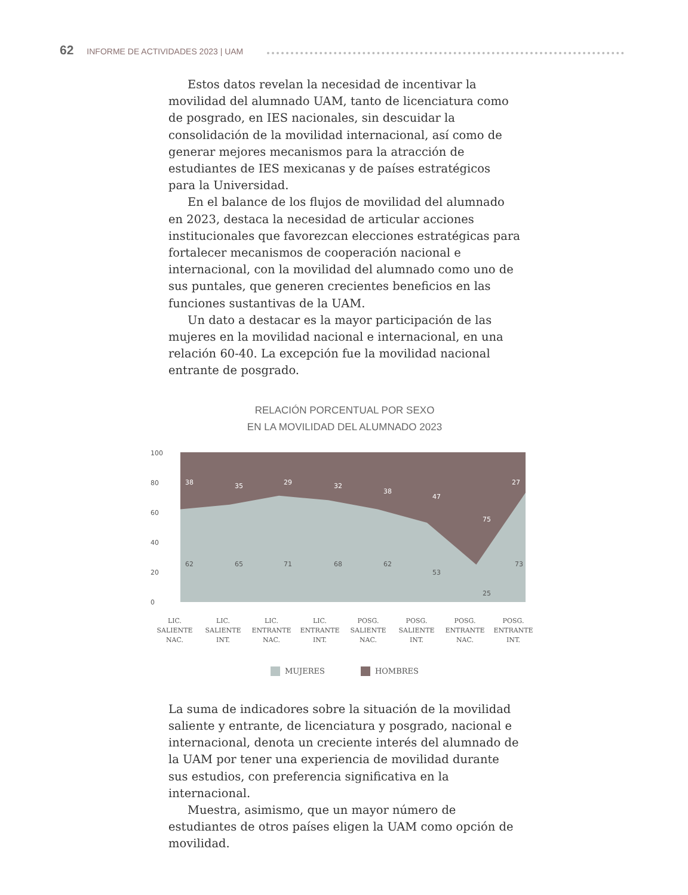62 INFORME DE ACTIVIDADES 2023 | UAM
Estos datos revelan la necesidad de incentivar la movilidad del alumnado UAM, tanto de licenciatura como de posgrado, en IES nacionales, sin descuidar la consolidación de la movilidad internacional, así como de generar mejores mecanismos para la atracción de estudiantes de IES mexicanas y de países estratégicos para la Universidad.
En el balance de los flujos de movilidad del alumnado en 2023, destaca la necesidad de articular acciones institucionales que favorezcan elecciones estratégicas para fortalecer mecanismos de cooperación nacional e internacional, con la movilidad del alumnado como uno de sus puntales, que generen crecientes beneficios en las funciones sustantivas de la UAM.
Un dato a destacar es la mayor participación de las mujeres en la movilidad nacional e internacional, en una relación 60-40. La excepción fue la movilidad nacional entrante de posgrado.
RELACIÓN PORCENTUAL POR SEXO
EN LA MOVILIDAD DEL ALUMNADO 2023
100
80
60
40
20
0
38
35
29
32
38
47
75
27
62
65
71
68
62
53
25
73
LIC.
SALIENTE
NAC.
LIC.
SALIENTE
INT.
LIC.
ENTRANTE
NAC.
LIC.
ENTRANTE
INT.
POSG.
SALIENTE
NAC.
POSG.
SALIENTE
INT.
POSG.
ENTRANTE
NAC.
POSG.
ENTRANTE
INT.
MUJERES HOMBRES
La suma de indicadores sobre la situación de la movilidad saliente y entrante, de licenciatura y posgrado, nacional e internacional, denota un creciente interés del alumnado de la UAM por tener una experiencia de movilidad durante sus estudios, con preferencia significativa en la internacional.
Muestra, asimismo, que un mayor número de estudiantes de otros países eligen la UAM como opción de movilidad.